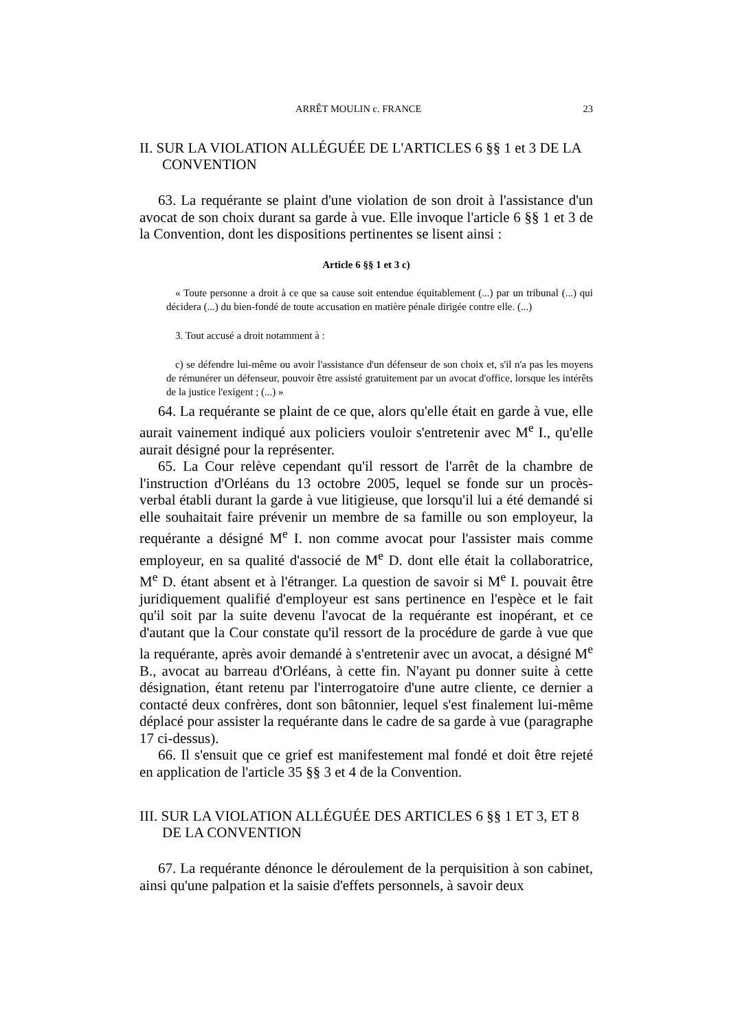ARRÊT MOULIN c. FRANCE 23
II. SUR LA VIOLATION ALLÉGUÉE DE L'ARTICLES 6 §§ 1 et 3 DE LA CONVENTION
63. La requérante se plaint d'une violation de son droit à l'assistance d'un avocat de son choix durant sa garde à vue. Elle invoque l'article 6 §§ 1 et 3 de la Convention, dont les dispositions pertinentes se lisent ainsi :
Article 6 §§ 1 et 3 c)
« Toute personne a droit à ce que sa cause soit entendue équitablement (...) par un tribunal (...) qui décidera (...) du bien-fondé de toute accusation en matière pénale dirigée contre elle. (...)
3. Tout accusé a droit notamment à :
c) se défendre lui-même ou avoir l'assistance d'un défenseur de son choix et, s'il n'a pas les moyens de rémunérer un défenseur, pouvoir être assisté gratuitement par un avocat d'office, lorsque les intérêts de la justice l'exigent ; (...) »
64. La requérante se plaint de ce que, alors qu'elle était en garde à vue, elle aurait vainement indiqué aux policiers vouloir s'entretenir avec M<sup>e</sup> I., qu'elle aurait désigné pour la représenter.
65. La Cour relève cependant qu'il ressort de l'arrêt de la chambre de l'instruction d'Orléans du 13 octobre 2005, lequel se fonde sur un procès-verbal établi durant la garde à vue litigieuse, que lorsqu'il lui a été demandé si elle souhaitait faire prévenir un membre de sa famille ou son employeur, la requérante a désigné M<sup>e</sup> I. non comme avocat pour l'assister mais comme employeur, en sa qualité d'associé de M<sup>e</sup> D. dont elle était la collaboratrice, M<sup>e</sup> D. étant absent et à l'étranger. La question de savoir si M<sup>e</sup> I. pouvait être juridiquement qualifié d'employeur est sans pertinence en l'espèce et le fait qu'il soit par la suite devenu l'avocat de la requérante est inopérant, et ce d'autant que la Cour constate qu'il ressort de la procédure de garde à vue que la requérante, après avoir demandé à s'entretenir avec un avocat, a désigné M<sup>e</sup> B., avocat au barreau d'Orléans, à cette fin. N'ayant pu donner suite à cette désignation, étant retenu par l'interrogatoire d'une autre cliente, ce dernier a contacté deux confrères, dont son bâtonnier, lequel s'est finalement lui-même déplacé pour assister la requérante dans le cadre de sa garde à vue (paragraphe 17 ci-dessus).
66. Il s'ensuit que ce grief est manifestement mal fondé et doit être rejeté en application de l'article 35 §§ 3 et 4 de la Convention.
III. SUR LA VIOLATION ALLÉGUÉE DES ARTICLES 6 §§ 1 ET 3, ET 8 DE LA CONVENTION
67. La requérante dénonce le déroulement de la perquisition à son cabinet, ainsi qu'une palpation et la saisie d'effets personnels, à savoir deux